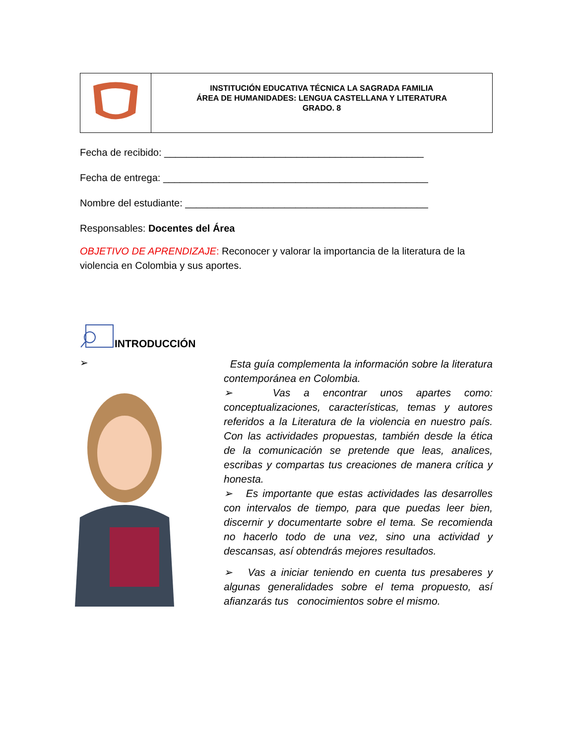| | INSTITUCIÓN EDUCATIVA TÉCNICA LA SAGRADA FAMILIA ÁREA DE HUMANIDADES: LENGUA CASTELLANA Y LITERATURA GRADO. 8 |
Fecha de recibido: _______________________________________________
Fecha de entrega: ________________________________________________
Nombre del estudiante: ____________________________________________
Responsables: Docentes del Área
OBJETIVO DE APRENDIZAJE: Reconocer y valorar la importancia de la literatura de la violencia en Colombia y sus aportes.
INTRODUCCIÓN
➢
Esta guía complementa la información sobre la literatura contemporánea en Colombia.
➢ Vas a encontrar unos apartes como: conceptualizaciones, características, temas y autores referidos a la Literatura de la violencia en nuestro país. Con las actividades propuestas, también desde la ética de la comunicación se pretende que leas, analices, escribas y compartas tus creaciones de manera crítica y honesta.
➢ Es importante que estas actividades las desarrolles con intervalos de tiempo, para que puedas leer bien, discernir y documentarte sobre el tema. Se recomienda no hacerlo todo de una vez, sino una actividad y descansas, así obtendrás mejores resultados.
➢ Vas a iniciar teniendo en cuenta tus presaberes y algunas generalidades sobre el tema propuesto, así afianzarás tus conocimientos sobre el mismo.